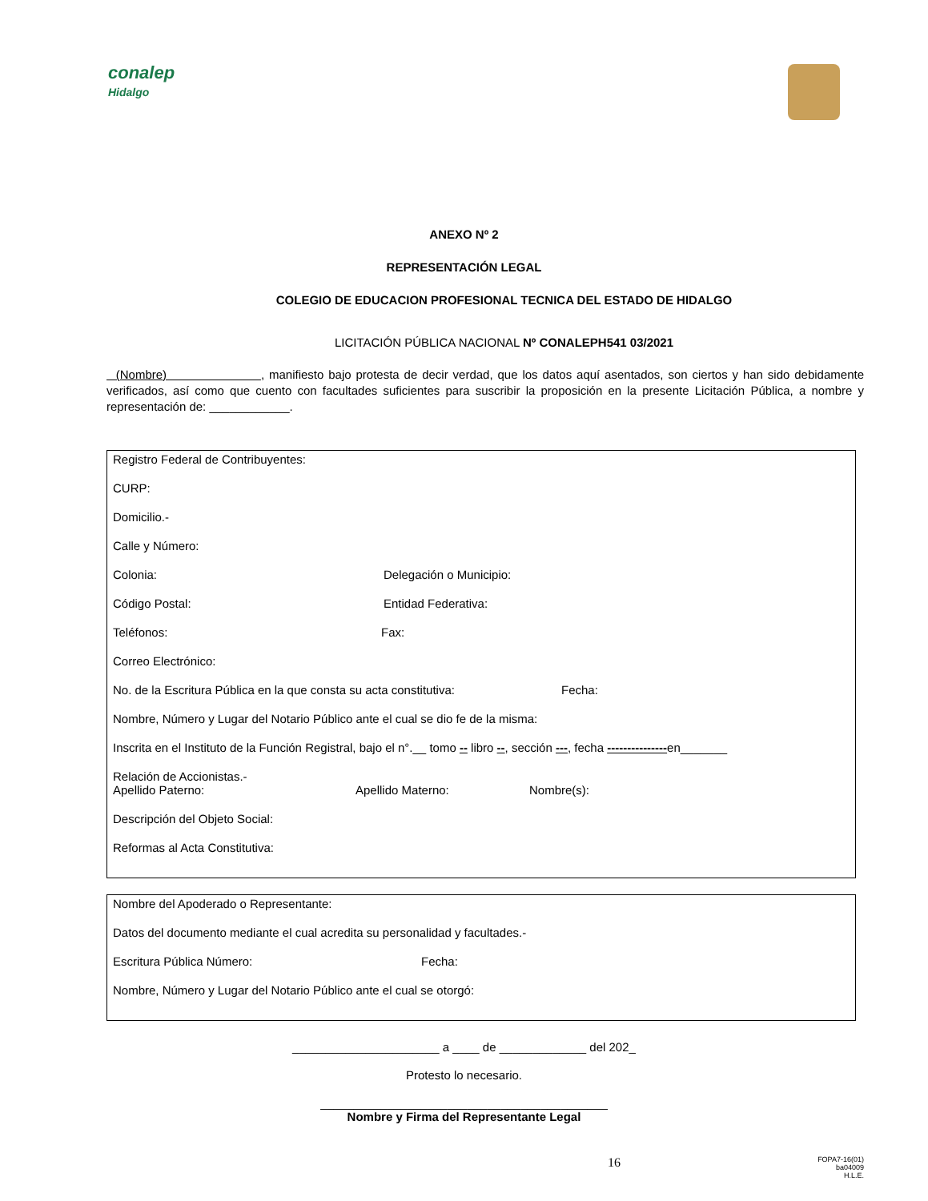conalep
Hidalgo
ANEXO Nº 2
REPRESENTACIÓN LEGAL
COLEGIO DE EDUCACION PROFESIONAL TECNICA DEL ESTADO DE HIDALGO
LICITACIÓN PÚBLICA NACIONAL Nº CONALEPH541 03/2021
(Nombre) , manifiesto bajo protesta de decir verdad, que los datos aquí asentados, son ciertos y han sido debidamente verificados, así como que cuento con facultades suficientes para suscribir la proposición en la presente Licitación Pública, a nombre y representación de: ____________.
Registro Federal de Contribuyentes:
CURP:
Domicilio.-
Calle y Número:
Colonia: Delegación o Municipio:
Código Postal: Entidad Federativa:
Teléfonos: Fax:
Correo Electrónico:
No. de la Escritura Pública en la que consta su acta constitutiva: Fecha:
Nombre, Número y Lugar del Notario Público ante el cual se dio fe de la misma:
Inscrita en el Instituto de la Función Registral, bajo el n°.__ tomo -- libro --, sección ---, fecha ---------------en_______
Relación de Accionistas.-
Apellido Paterno: Apellido Materno: Nombre(s):
Descripción del Objeto Social:
Reformas al Acta Constitutiva:
Nombre del Apoderado o Representante:
Datos del documento mediante el cual acredita su personalidad y facultades.-
Escritura Pública Número: Fecha:
Nombre, Número y Lugar del Notario Público ante el cual se otorgó:
______________________ a ____ de _____________ del 202_
Protesto lo necesario.
___________________________________________
Nombre y Firma del Representante Legal
16 FOPA7-16(01)
ba04009
H.L.E.